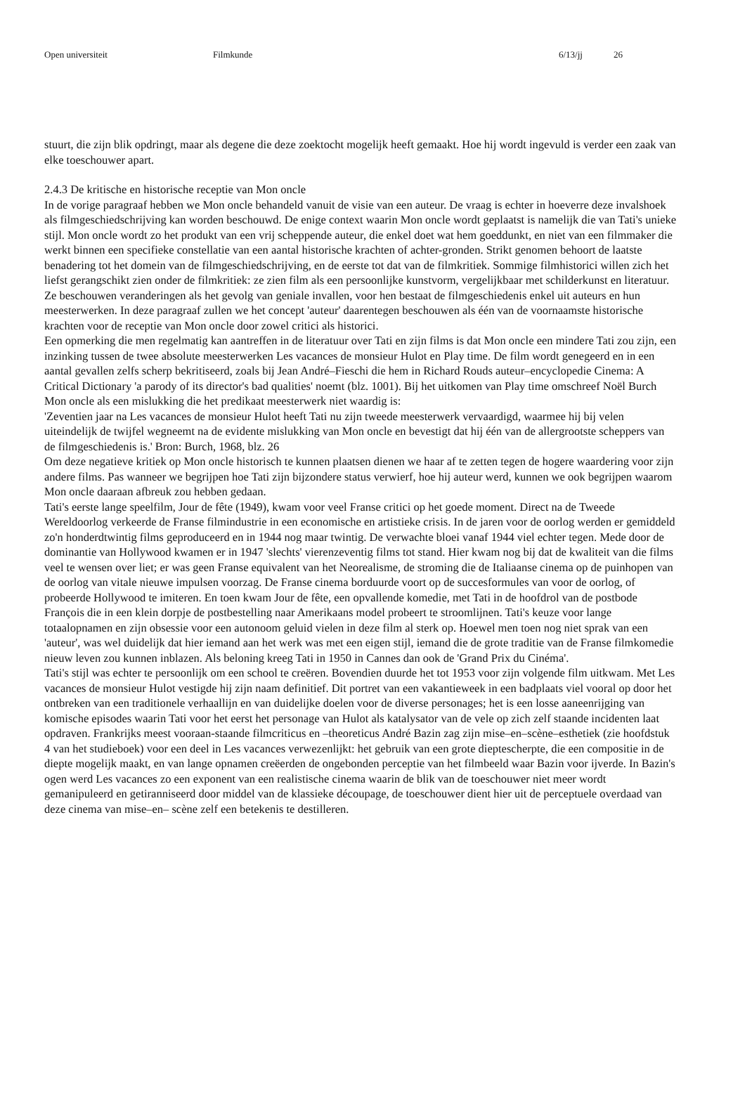Open universiteit Filmkunde 6/13/jj 26
stuurt, die zijn blik opdringt, maar als degene die deze zoektocht mogelijk heeft gemaakt. Hoe hij wordt ingevuld is verder een zaak van elke toeschouwer apart.
2.4.3 De kritische en historische receptie van Mon oncle
In de vorige paragraaf hebben we Mon oncle behandeld vanuit de visie van een auteur. De vraag is echter in hoeverre deze invalshoek als filmgeschiedschrijving kan worden beschouwd. De enige context waarin Mon oncle wordt geplaatst is namelijk die van Tati's unieke stijl. Mon oncle wordt zo het produkt van een vrij scheppende auteur, die enkel doet wat hem goeddunkt, en niet van een filmmaker die werkt binnen een specifieke constellatie van een aantal historische krachten of achter-gronden. Strikt genomen behoort de laatste benadering tot het domein van de filmgeschiedschrijving, en de eerste tot dat van de filmkritiek. Sommige filmhistorici willen zich het liefst gerangschikt zien onder de filmkritiek: ze zien film als een persoonlijke kunstvorm, vergelijkbaar met schilderkunst en literatuur. Ze beschouwen veranderingen als het gevolg van geniale invallen, voor hen bestaat de filmgeschiedenis enkel uit auteurs en hun meesterwerken. In deze paragraaf zullen we het concept 'auteur' daarentegen beschouwen als één van de voornaamste historische krachten voor de receptie van Mon oncle door zowel critici als historici.
Een opmerking die men regelmatig kan aantreffen in de literatuur over Tati en zijn films is dat Mon oncle een mindere Tati zou zijn, een inzinking tussen de twee absolute meesterwerken Les vacances de monsieur Hulot en Play time. De film wordt genegeerd en in een aantal gevallen zelfs scherp bekritiseerd, zoals bij Jean André–Fieschi die hem in Richard Rouds auteur–encyclopedie Cinema: A Critical Dictionary 'a parody of its director's bad qualities' noemt (blz. 1001). Bij het uitkomen van Play time omschreef Noël Burch Mon oncle als een mislukking die het predikaat meesterwerk niet waardig is:
'Zeventien jaar na Les vacances de monsieur Hulot heeft Tati nu zijn tweede meesterwerk vervaardigd, waarmee hij bij velen uiteindelijk de twijfel wegneemt na de evidente mislukking van Mon oncle en bevestigt dat hij één van de allergrootste scheppers van de filmgeschiedenis is.' Bron: Burch, 1968, blz. 26
Om deze negatieve kritiek op Mon oncle historisch te kunnen plaatsen dienen we haar af te zetten tegen de hogere waardering voor zijn andere films. Pas wanneer we begrijpen hoe Tati zijn bijzondere status verwierf, hoe hij auteur werd, kunnen we ook begrijpen waarom Mon oncle daaraan afbreuk zou hebben gedaan.
Tati's eerste lange speelfilm, Jour de fête (1949), kwam voor veel Franse critici op het goede moment. Direct na de Tweede Wereldoorlog verkeerde de Franse filmindustrie in een economische en artistieke crisis. In de jaren voor de oorlog werden er gemiddeld zo'n honderdtwintig films geproduceerd en in 1944 nog maar twintig. De verwachte bloei vanaf 1944 viel echter tegen. Mede door de dominantie van Hollywood kwamen er in 1947 'slechts' vierenzeventig films tot stand. Hier kwam nog bij dat de kwaliteit van die films veel te wensen over liet; er was geen Franse equivalent van het Neorealisme, de stroming die de Italiaanse cinema op de puinhopen van de oorlog van vitale nieuwe impulsen voorzag. De Franse cinema borduurde voort op de succesformules van voor de oorlog, of probeerde Hollywood te imiteren. En toen kwam Jour de fête, een opvallende komedie, met Tati in de hoofdrol van de postbode François die in een klein dorpje de postbestelling naar Amerikaans model probeert te stroomlijnen. Tati's keuze voor lange totaalopnamen en zijn obsessie voor een autonoom geluid vielen in deze film al sterk op. Hoewel men toen nog niet sprak van een 'auteur', was wel duidelijk dat hier iemand aan het werk was met een eigen stijl, iemand die de grote traditie van de Franse filmkomedie nieuw leven zou kunnen inblazen. Als beloning kreeg Tati in 1950 in Cannes dan ook de 'Grand Prix du Cinéma'.
Tati's stijl was echter te persoonlijk om een school te creëren. Bovendien duurde het tot 1953 voor zijn volgende film uitkwam. Met Les vacances de monsieur Hulot vestigde hij zijn naam definitief. Dit portret van een vakantieweek in een badplaats viel vooral op door het ontbreken van een traditionele verhaallijn en van duidelijke doelen voor de diverse personages; het is een losse aaneenrijging van komische episodes waarin Tati voor het eerst het personage van Hulot als katalysator van de vele op zich zelf staande incidenten laat opdraven. Frankrijks meest vooraan-staande filmcriticus en –theoreticus André Bazin zag zijn mise–en–scène–esthetiek (zie hoofdstuk 4 van het studieboek) voor een deel in Les vacances verwezenlijkt: het gebruik van een grote diepte­scherpte, die een compositie in de diepte mogelijk maakt, en van lange opnamen creëerden de ongebonden perceptie van het filmbeeld waar Bazin voor ijverde. In Bazin's ogen werd Les vacances zo een exponent van een realistische cinema waarin de blik van de toeschouwer niet meer wordt gemanipuleerd en getiranniseerd door middel van de klassieke découpage, de toeschouwer dient hier uit de perceptuele overdaad van deze cinema van mise–en– scène zelf een betekenis te destilleren.